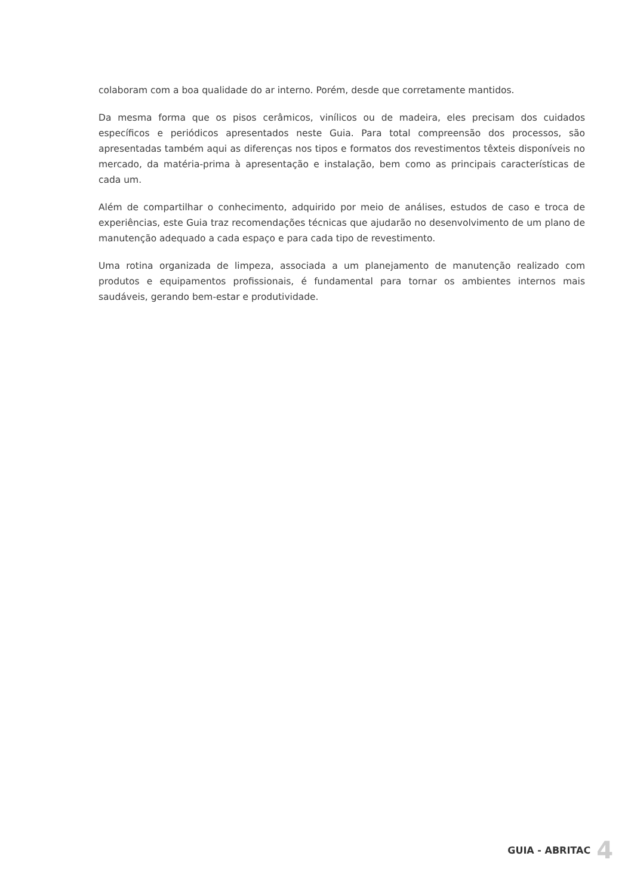colaboram com a boa qualidade do ar interno. Porém, desde que corretamente mantidos.
Da mesma forma que os pisos cerâmicos, vinílicos ou de madeira, eles precisam dos cuidados específicos e periódicos apresentados neste Guia. Para total compreensão dos processos, são apresentadas também aqui as diferenças nos tipos e formatos dos revestimentos têxteis disponíveis no mercado, da matéria-prima à apresentação e instalação, bem como as principais características de cada um.
Além de compartilhar o conhecimento, adquirido por meio de análises, estudos de caso e troca de experiências, este Guia traz recomendações técnicas que ajudarão no desenvolvimento de um plano de manutenção adequado a cada espaço e para cada tipo de revestimento.
Uma rotina organizada de limpeza, associada a um planejamento de manutenção realizado com produtos e equipamentos profissionais, é fundamental para tornar os ambientes internos mais saudáveis, gerando bem-estar e produtividade.
GUIA - ABRITAC 4